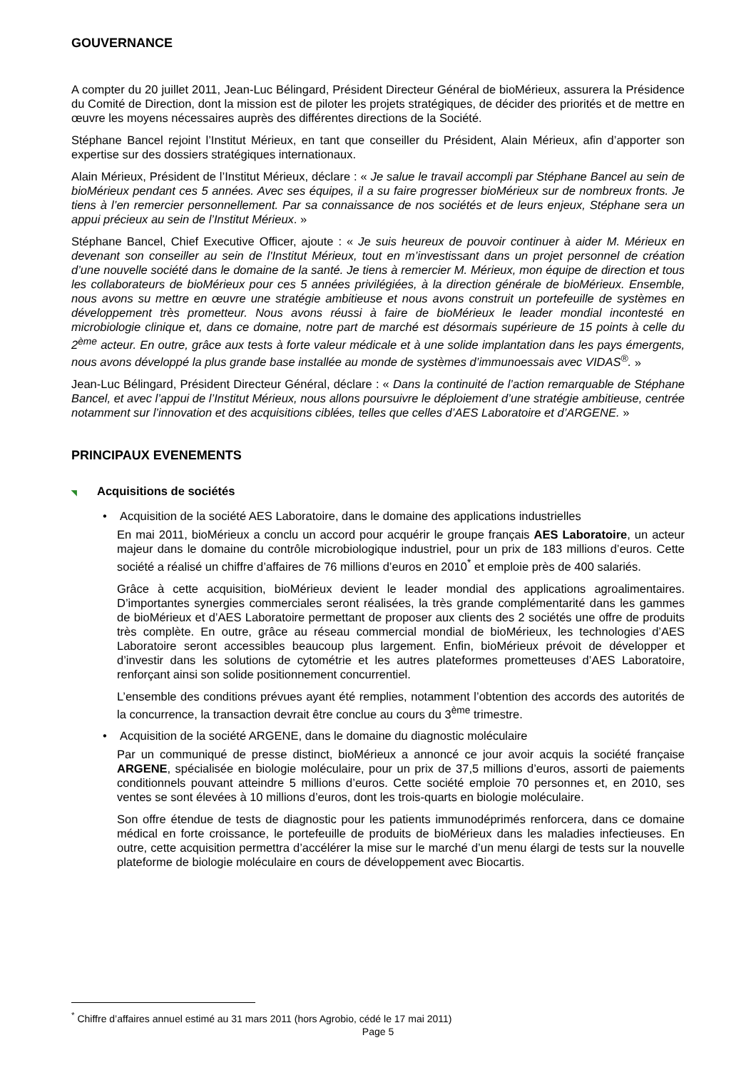GOUVERNANCE
A compter du 20 juillet 2011, Jean-Luc Bélingard, Président Directeur Général de bioMérieux, assurera la Présidence du Comité de Direction, dont la mission est de piloter les projets stratégiques, de décider des priorités et de mettre en œuvre les moyens nécessaires auprès des différentes directions de la Société.
Stéphane Bancel rejoint l’Institut Mérieux, en tant que conseiller du Président, Alain Mérieux, afin d’apporter son expertise sur des dossiers stratégiques internationaux.
Alain Mérieux, Président de l’Institut Mérieux, déclare : « Je salue le travail accompli par Stéphane Bancel au sein de bioMérieux pendant ces 5 années. Avec ses équipes, il a su faire progresser bioMérieux sur de nombreux fronts. Je tiens à l’en remercier personnellement. Par sa connaissance de nos sociétés et de leurs enjeux, Stéphane sera un appui précieux au sein de l’Institut Mérieux. »
Stéphane Bancel, Chief Executive Officer, ajoute : « Je suis heureux de pouvoir continuer à aider M. Mérieux en devenant son conseiller au sein de l'Institut Mérieux, tout en m’investissant dans un projet personnel de création d’une nouvelle société dans le domaine de la santé. Je tiens à remercier M. Mérieux, mon équipe de direction et tous les collaborateurs de bioMérieux pour ces 5 années privilégiées, à la direction générale de bioMérieux. Ensemble, nous avons su mettre en œuvre une stratégie ambitieuse et nous avons construit un portefeuille de systèmes en développement très prometteur. Nous avons réussi à faire de bioMérieux le leader mondial incontesté en microbiologie clinique et, dans ce domaine, notre part de marché est désormais supérieure de 15 points à celle du 2<sup>ème</sup> acteur. En outre, grâce aux tests à forte valeur médicale et à une solide implantation dans les pays émergents, nous avons développé la plus grande base installée au monde de systèmes d’immunoessais avec VIDAS<sup>®</sup>. »
Jean-Luc Bélingard, Président Directeur Général, déclare : « Dans la continuité de l’action remarquable de Stéphane Bancel, et avec l’appui de l’Institut Mérieux, nous allons poursuivre le déploiement d’une stratégie ambitieuse, centrée notamment sur l’innovation et des acquisitions ciblées, telles que celles d’AES Laboratoire et d’ARGENE. »
PRINCIPAUX EVENEMENTS
◥ Acquisitions de sociétés
• Acquisition de la société AES Laboratoire, dans le domaine des applications industrielles
En mai 2011, bioMérieux a conclu un accord pour acquérir le groupe français AES Laboratoire, un acteur majeur dans le domaine du contrôle microbiologique industriel, pour un prix de 183 millions d’euros. Cette société a réalisé un chiffre d’affaires de 76 millions d’euros en 2010<sup>*</sup> et emploie près de 400 salariés.
Grâce à cette acquisition, bioMérieux devient le leader mondial des applications agroalimentaires. D’importantes synergies commerciales seront réalisées, la très grande complémentarité dans les gammes de bioMérieux et d’AES Laboratoire permettant de proposer aux clients des 2 sociétés une offre de produits très complète. En outre, grâce au réseau commercial mondial de bioMérieux, les technologies d’AES Laboratoire seront accessibles beaucoup plus largement. Enfin, bioMérieux prévoit de développer et d’investir dans les solutions de cytométrie et les autres plateformes prometteuses d’AES Laboratoire, renforçant ainsi son solide positionnement concurrentiel.
L’ensemble des conditions prévues ayant été remplies, notamment l’obtention des accords des autorités de la concurrence, la transaction devrait être conclue au cours du 3<sup>ème</sup> trimestre.
• Acquisition de la société ARGENE, dans le domaine du diagnostic moléculaire
Par un communiqué de presse distinct, bioMérieux a annoncé ce jour avoir acquis la société française ARGENE, spécialisée en biologie moléculaire, pour un prix de 37,5 millions d’euros, assorti de paiements conditionnels pouvant atteindre 5 millions d’euros. Cette société emploie 70 personnes et, en 2010, ses ventes se sont élevées à 10 millions d’euros, dont les trois-quarts en biologie moléculaire.
Son offre étendue de tests de diagnostic pour les patients immunodéprimés renforcera, dans ce domaine médical en forte croissance, le portefeuille de produits de bioMérieux dans les maladies infectieuses. En outre, cette acquisition permettra d’accélérer la mise sur le marché d’un menu élargi de tests sur la nouvelle plateforme de biologie moléculaire en cours de développement avec Biocartis.
<sup>*</sup> Chiffre d’affaires annuel estimé au 31 mars 2011 (hors Agrobio, cédé le 17 mai 2011)
Page 5